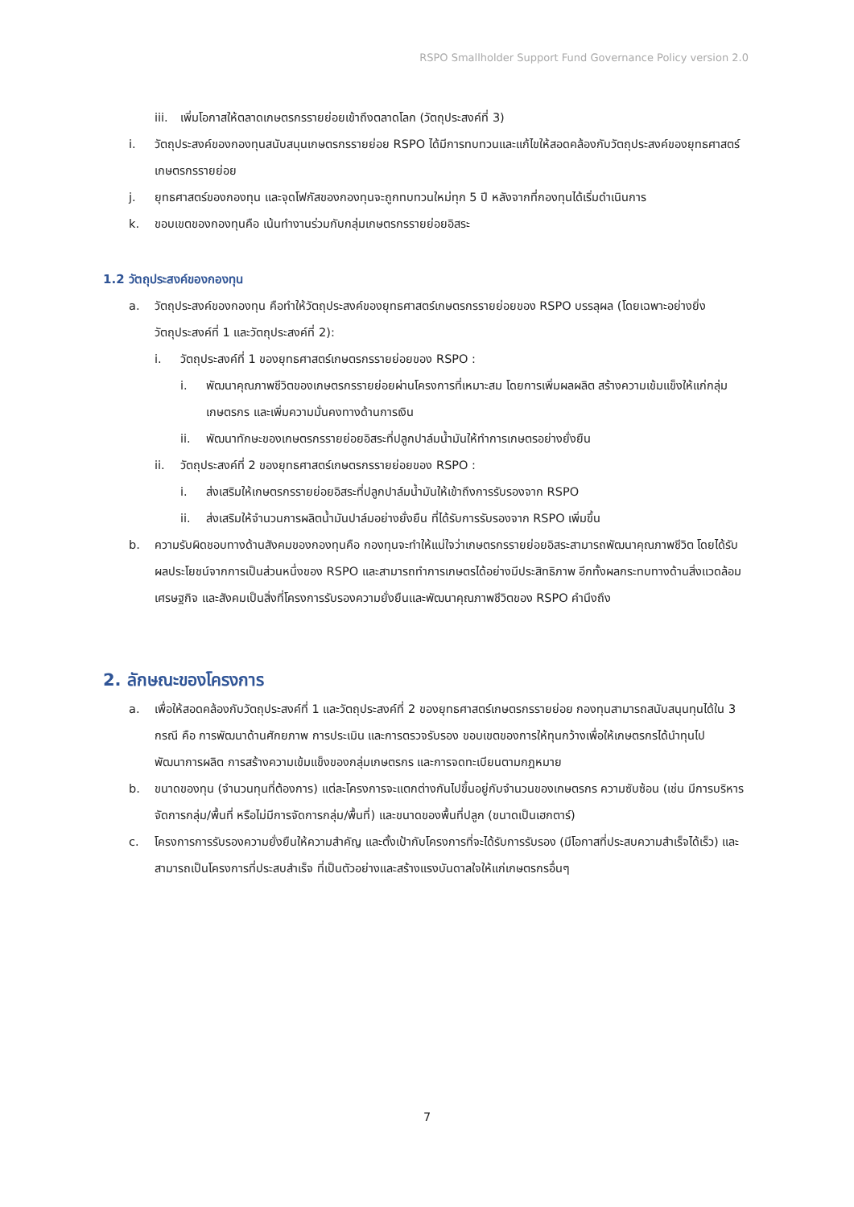RSPO Smallholder Support Fund Governance Policy version 2.0
iii. เพิ่มโอกาสให้ตลาดเกษตรกรรายย่อยเข้าถึงตลาดโลก (วัตถุประสงค์ที่ 3)
i. วัตถุประสงค์ของกองทุนสนับสนุนเกษตรกรรายย่อย RSPO ได้มีการทบทวนและแก้ไขให้สอดคล้องกับวัตถุประสงค์ของยุทธศาสตร์เกษตรกรรายย่อย
j. ยุทธศาสตร์ของกองทุน และจุดโฟกัสของกองทุนจะถูกทบทวนใหม่ทุก 5 ปี หลังจากที่กองทุนได้เริ่มดำเนินการ
k. ขอบเขตของกองทุนคือ เน้นทำงานร่วมกับกลุ่มเกษตรกรรายย่อยอิสระ
1.2 วัตถุประสงค์ของกองทุน
a. วัตถุประสงค์ของกองทุน คือทำให้วัตถุประสงค์ของยุทธศาสตร์เกษตรกรรายย่อยของ RSPO บรรลุผล (โดยเฉพาะอย่างยิ่งวัตถุประสงค์ที่ 1 และวัตถุประสงค์ที่ 2):
i. วัตถุประสงค์ที่ 1 ของยุทธศาสตร์เกษตรกรรายย่อยของ RSPO :
i. พัฒนาคุณภาพชีวิตของเกษตรกรรายย่อยผ่านโครงการที่เหมาะสม โดยการเพิ่มผลผลิต สร้างความเข้มแข็งให้แก่กลุ่มเกษตรกร และเพิ่มความมั่นคงทางด้านการเงิน
ii. พัฒนาทักษะของเกษตรกรรายย่อยอิสระที่ปลูกปาล์มน้ำมันให้ทำการเกษตรอย่างยั่งยืน
ii. วัตถุประสงค์ที่ 2 ของยุทธศาสตร์เกษตรกรรายย่อยของ RSPO :
i. ส่งเสริมให้เกษตรกรรายย่อยอิสระที่ปลูกปาล์มน้ำมันให้เข้าถึงการรับรองจาก RSPO
ii. ส่งเสริมให้จำนวนการผลิตน้ำมันปาล์มอย่างยั่งยืน ที่ได้รับการรับรองจาก RSPO เพิ่มขึ้น
b. ความรับผิดชอบทางด้านสังคมของกองทุนคือ กองทุนจะทำให้แน่ใจว่าเกษตรกรรายย่อยอิสระสามารถพัฒนาคุณภาพชีวิต โดยได้รับผลประโยชน์จากการเป็นส่วนหนึ่งของ RSPO และสามารถทำการเกษตรได้อย่างมีประสิทธิภาพ อีกทั้งผลกระทบทางด้านสิ่งแวดล้อม เศรษฐกิจ และสังคมเป็นสิ่งที่โครงการรับรองความยั่งยืนและพัฒนาคุณภาพชีวิตของ RSPO คำนึงถึง
2. ลักษณะของโครงการ
a. เพื่อให้สอดคล้องกับวัตถุประสงค์ที่ 1 และวัตถุประสงค์ที่ 2 ของยุทธศาสตร์เกษตรกรรายย่อย กองทุนสามารถสนับสนุนทุนได้ใน 3 กรณี คือ การพัฒนาด้านศักยภาพ การประเมิน และการตรวจรับรอง ขอบเขตของการให้ทุนกว้างเพื่อให้เกษตรกรได้นำทุนไปพัฒนาการผลิต การสร้างความเข้มแข็งของกลุ่มเกษตรกร และการจดทะเบียนตามกฎหมาย
b. ขนาดของทุน (จำนวนทุนที่ต้องการ) แต่ละโครงการจะแตกต่างกันไปขึ้นอยู่กับจำนวนของเกษตรกร ความซับซ้อน (เช่น มีการบริหารจัดการกลุ่ม/พื้นที่ หรือไม่มีการจัดการกลุ่ม/พื้นที่) และขนาดของพื้นที่ปลูก (ขนาดเป็นเฮกตาร์)
c. โครงการการรับรองความยั่งยืนให้ความสำคัญ และตั้งเป้ากับโครงการที่จะได้รับการรับรอง (มีโอกาสที่ประสบความสำเร็จได้เร็ว) และสามารถเป็นโครงการที่ประสบสำเร็จ ที่เป็นตัวอย่างและสร้างแรงบันดาลใจให้แก่เกษตรกรอื่นๆ
7